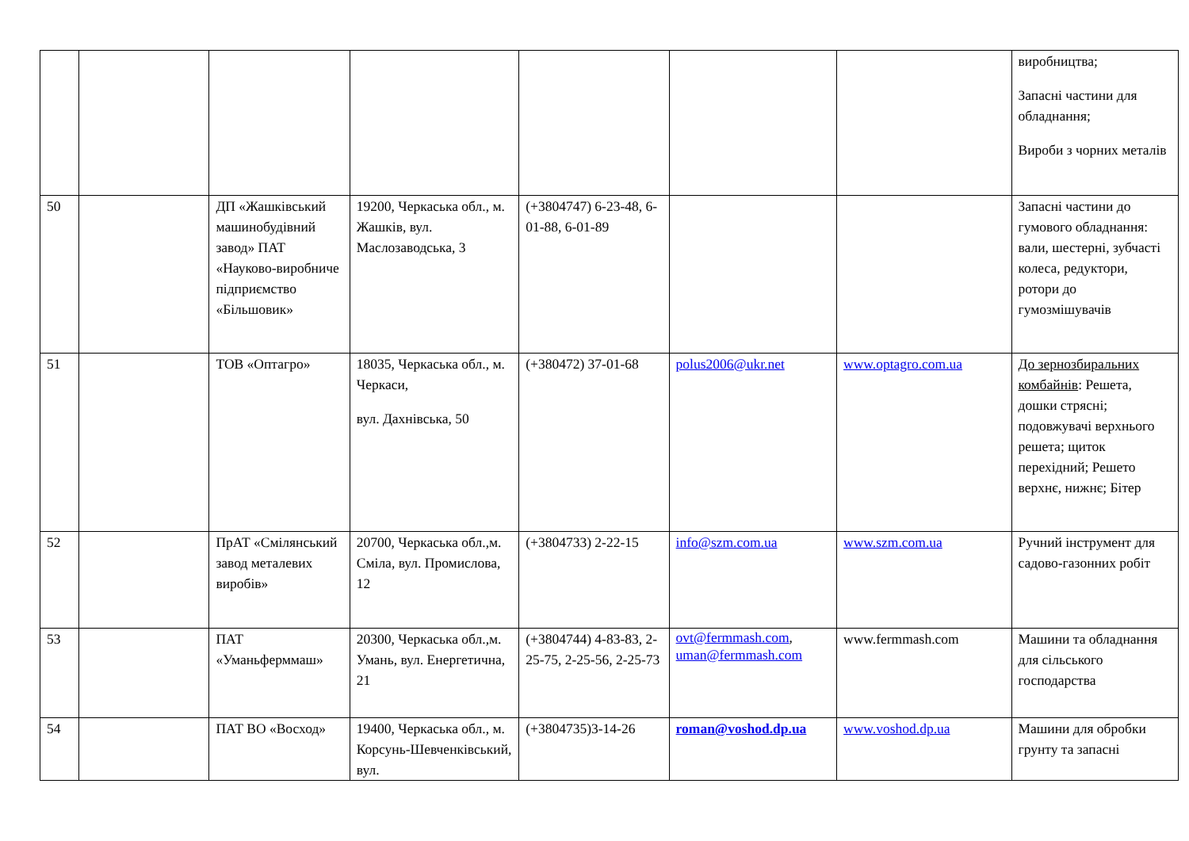| | | | | | | | виробництва; Запасні частини для обладнання; Вироби з чорних металів |
| 50 | | ДП «Жашківський машинобудівний завод» ПАТ «Науково-виробниче підприємство «Більшовик» | 19200, Черкаська обл., м. Жашків, вул. Маслозаводська, 3 | (+3804747) 6-23-48, 6-01-88, 6-01-89 | | | Запасні частини до гумового обладнання: вали, шестерні, зубчасті колеса, редуктори, ротори до гумозмішувачів |
| 51 | | ТОВ «Оптагро» | 18035, Черкаська обл., м. Черкаси, вул. Дахнівська, 50 | (+380472) 37-01-68 | polus2006@ukr.net | www.optagro.com.ua | До зернозбиральних комбайнів : Решета, дошки стрясні; подовжувачі верхнього решета; щиток перехідний; Решето верхнє, нижнє; Бітер |
| 52 | | ПрАТ «Смілянський завод металевих виробів» | 20700, Черкаська обл.,м. Сміла, вул. Промислова, 12 | (+3804733) 2-22-15 | info@szm.com.ua | www.szm.com.ua | Ручний інструмент для садово-газонних робіт |
| 53 | | ПАТ «Уманьферммаш» | 20300, Черкаська обл.,м. Умань, вул. Енергетична, 21 | (+3804744) 4-83-83, 2-25-75, 2-25-56, 2-25-73 | ovt@fermmash.com , uman@fermmash.com | www.fermmash.com | Машини та обладнання для сільського господарства |
| 54 | | ПАТ ВО «Восход» | 19400, Черкаська обл., м. Корсунь-Шевченківський, вул. | (+3804735)3-14-26 | roman@voshod.dp.ua | www.voshod.dp.ua | Машини для обробки грунту та запасні |